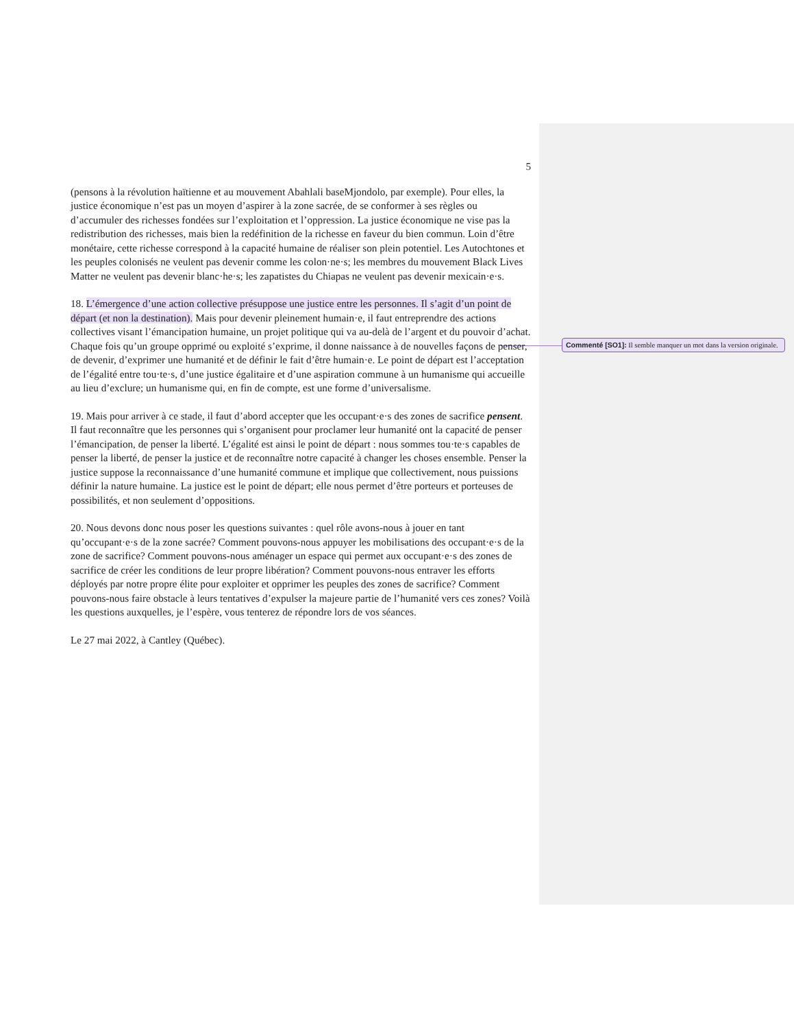5
(pensons à la révolution haïtienne et au mouvement Abahlali baseMjondolo, par exemple). Pour elles, la justice économique n’est pas un moyen d’aspirer à la zone sacrée, de se conformer à ses règles ou d’accumuler des richesses fondées sur l’exploitation et l’oppression. La justice économique ne vise pas la redistribution des richesses, mais bien la redéfinition de la richesse en faveur du bien commun. Loin d’être monétaire, cette richesse correspond à la capacité humaine de réaliser son plein potentiel. Les Autochtones et les peuples colonisés ne veulent pas devenir comme les colon·ne·s; les membres du mouvement Black Lives Matter ne veulent pas devenir blanc·he·s; les zapatistes du Chiapas ne veulent pas devenir mexicain·e·s.
18. L’émergence d’une action collective présuppose une justice entre les personnes. Il s’agit d’un point de départ (et non la destination). Mais pour devenir pleinement humain·e, il faut entreprendre des actions collectives visant l’émancipation humaine, un projet politique qui va au-delà de l’argent et du pouvoir d’achat. Chaque fois qu’un groupe opprimé ou exploité s’exprime, il donne naissance à de nouvelles façons de penser, de devenir, d’exprimer une humanité et de définir le fait d’être humain·e. Le point de départ est l’acceptation de l’égalité entre tou·te·s, d’une justice égalitaire et d’une aspiration commune à un humanisme qui accueille au lieu d’exclure; un humanisme qui, en fin de compte, est une forme d’universalisme.
19. Mais pour arriver à ce stade, il faut d’abord accepter que les occupant·e·s des zones de sacrifice pensent. Il faut reconnaître que les personnes qui s’organisent pour proclamer leur humanité ont la capacité de penser l’émancipation, de penser la liberté. L’égalité est ainsi le point de départ : nous sommes tou·te·s capables de penser la liberté, de penser la justice et de reconnaître notre capacité à changer les choses ensemble. Penser la justice suppose la reconnaissance d’une humanité commune et implique que collectivement, nous puissions définir la nature humaine. La justice est le point de départ; elle nous permet d’être porteurs et porteuses de possibilités, et non seulement d’oppositions.
20. Nous devons donc nous poser les questions suivantes : quel rôle avons-nous à jouer en tant qu’occupant·e·s de la zone sacrée? Comment pouvons-nous appuyer les mobilisations des occupant·e·s de la zone de sacrifice? Comment pouvons-nous aménager un espace qui permet aux occupant·e·s des zones de sacrifice de créer les conditions de leur propre libération? Comment pouvons-nous entraver les efforts déployés par notre propre élite pour exploiter et opprimer les peuples des zones de sacrifice? Comment pouvons-nous faire obstacle à leurs tentatives d’expulser la majeure partie de l’humanité vers ces zones? Voilà les questions auxquelles, je l’espère, vous tenterez de répondre lors de vos séances.
Le 27 mai 2022, à Cantley (Québec).
Commenté [SO1]: Il semble manquer un mot dans la version originale.